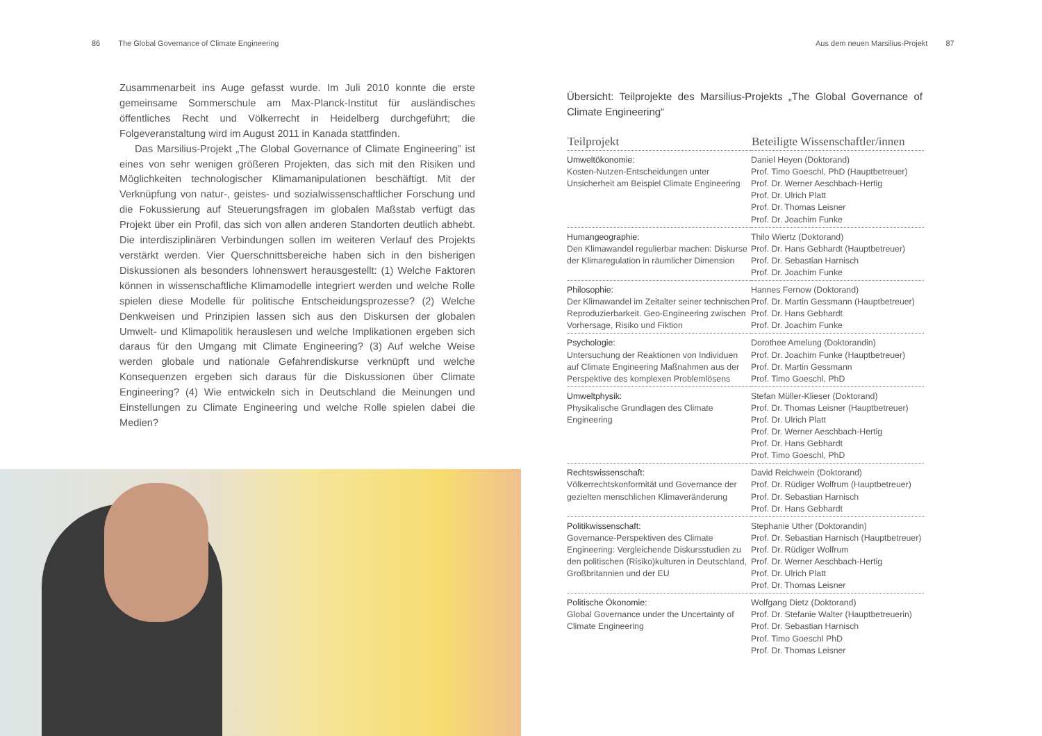86 The Global Governance of Climate Engineering
Zusammenarbeit ins Auge gefasst wurde. Im Juli 2010 konnte die erste gemeinsame Sommerschule am Max-Planck-Institut für ausländisches öffentliches Recht und Völkerrecht in Heidelberg durchgeführt; die Folgeveranstaltung wird im August 2011 in Kanada stattfinden.
Das Marsilius-Projekt „The Global Governance of Climate Engineering” ist eines von sehr wenigen größeren Projekten, das sich mit den Risiken und Möglichkeiten technologischer Klimamanipulationen beschäftigt. Mit der Verknüpfung von natur-, geistes- und sozialwissenschaftlicher Forschung und die Fokussierung auf Steuerungsfragen im globalen Maßstab verfügt das Projekt über ein Profil, das sich von allen anderen Standorten deutlich abhebt. Die interdisziplinären Verbindungen sollen im weiteren Verlauf des Projekts verstärkt werden. Vier Querschnittsbereiche haben sich in den bisherigen Diskussionen als besonders lohnenswert herausgestellt: (1) Welche Faktoren können in wissenschaftliche Klimamodelle integriert werden und welche Rolle spielen diese Modelle für politische Entscheidungsprozesse? (2) Welche Denkweisen und Prinzipien lassen sich aus den Diskursen der globalen Umwelt- und Klimapolitik herauslesen und welche Implikationen ergeben sich daraus für den Umgang mit Climate Engineering? (3) Auf welche Weise werden globale und nationale Gefahrendiskurse verknüpft und welche Konsequenzen ergeben sich daraus für die Diskussionen über Climate Engineering? (4) Wie entwickeln sich in Deutschland die Meinungen und Einstellungen zu Climate Engineering und welche Rolle spielen dabei die Medien?
Aus dem neuen Marsilius-Projekt 87
Übersicht: Teilprojekte des Marsilius-Projekts „The Global Governance of Climate Engineering“
| Teilprojekt | Beteiligte Wissenschaftler/innen |
| --- | --- |
| Umweltökonomie: Kosten-Nutzen-Entscheidungen unter Unsicherheit am Beispiel Climate Engineering | Daniel Heyen (Doktorand) Prof. Timo Goeschl, PhD (Hauptbetreuer) Prof. Dr. Werner Aeschbach-Hertig Prof. Dr. Ulrich Platt Prof. Dr. Thomas Leisner Prof. Dr. Joachim Funke |
| Humangeographie: Den Klimawandel regulierbar machen: Diskurse der Klimaregulation in räumlicher Dimension | Thilo Wiertz (Doktorand) Prof. Dr. Hans Gebhardt (Hauptbetreuer) Prof. Dr. Sebastian Harnisch Prof. Dr. Joachim Funke |
| Philosophie: Der Klimawandel im Zeitalter seiner technischen Reproduzierbarkeit. Geo-Engineering zwischen Vorhersage, Risiko und Fiktion | Hannes Fernow (Doktorand) Prof. Dr. Martin Gessmann (Hauptbetreuer) Prof. Dr. Hans Gebhardt Prof. Dr. Joachim Funke |
| Psychologie: Untersuchung der Reaktionen von Individuen auf Climate Engineering Maßnahmen aus der Perspektive des komplexen Problemlösens | Dorothee Amelung (Doktorandin) Prof. Dr. Joachim Funke (Hauptbetreuer) Prof. Dr. Martin Gessmann Prof. Timo Goeschl, PhD |
| Umweltphysik: Physikalische Grundlagen des Climate Engineering | Stefan Müller-Klieser (Doktorand) Prof. Dr. Thomas Leisner (Hauptbetreuer) Prof. Dr. Ulrich Platt Prof. Dr. Werner Aeschbach-Hertig Prof. Dr. Hans Gebhardt Prof. Timo Goeschl, PhD |
| Rechtswissenschaft: Völkerrechtskonformität und Governance der gezielten menschlichen Klimaveränderung | David Reichwein (Doktorand) Prof. Dr. Rüdiger Wolfrum (Hauptbetreuer) Prof. Dr. Sebastian Harnisch Prof. Dr. Hans Gebhardt |
| Politikwissenschaft: Governance-Perspektiven des Climate Engineering: Vergleichende Diskursstudien zu den politischen (Risiko)kulturen in Deutschland, Großbritannien und der EU | Stephanie Uther (Doktorandin) Prof. Dr. Sebastian Harnisch (Hauptbetreuer) Prof. Dr. Rüdiger Wolfrum Prof. Dr. Werner Aeschbach-Hertig Prof. Dr. Ulrich Platt Prof. Dr. Thomas Leisner |
| Politische Ökonomie: Global Governance under the Uncertainty of Climate Engineering | Wolfgang Dietz (Doktorand) Prof. Dr. Stefanie Walter (Hauptbetreuerin) Prof. Dr. Sebastian Harnisch Prof. Timo Goeschl PhD Prof. Dr. Thomas Leisner |